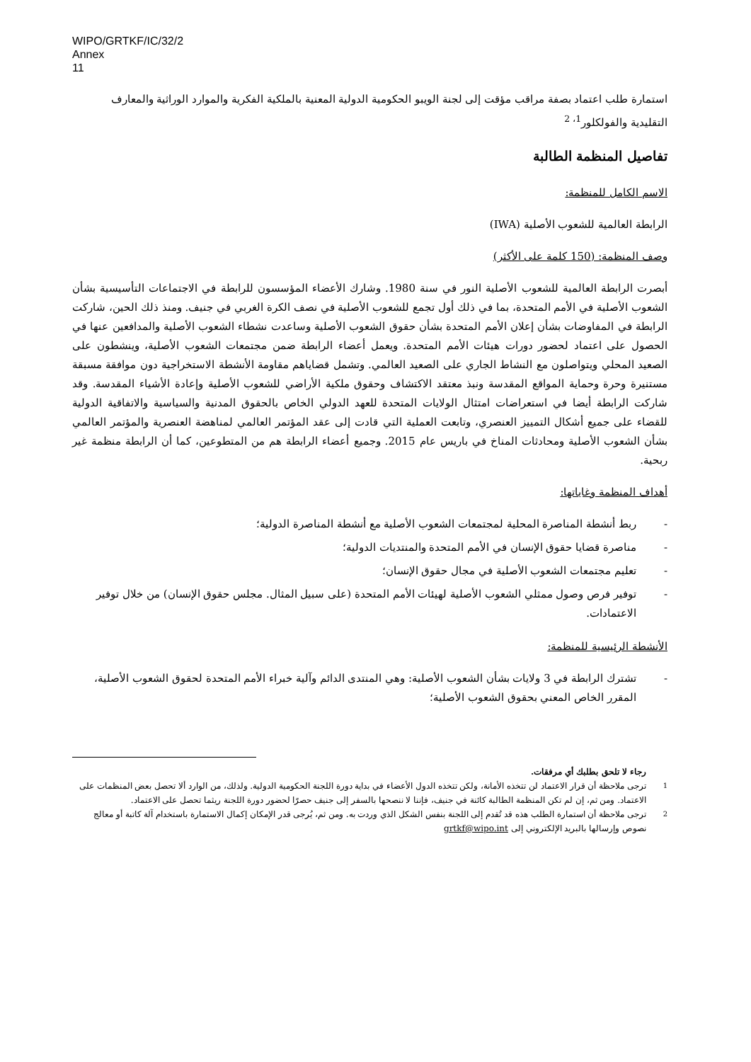WIPO/GRTKF/IC/32/2
Annex
11
استمارة طلب اعتماد بصفة مراقب مؤقت إلى لجنة الويبو الحكومية الدولية المعنية بالملكية الفكرية والموارد الوراثية والمعارف التقليدية والفولكلور<sup>1، 2</sup>
تفاصيل المنظمة الطالبة
الاسم الكامل للمنظمة:
الرابطة العالمية للشعوب الأصلية (IWA)
وصف المنظمة: (150 كلمة على الأكثر)
أبصرت الرابطة العالمية للشعوب الأصلية النور في سنة 1980. وشارك الأعضاء المؤسسون للرابطة في الاجتماعات التأسيسية بشأن الشعوب الأصلية في الأمم المتحدة، بما في ذلك أول تجمع للشعوب الأصلية في نصف الكرة الغربي في جنيف. ومنذ ذلك الحين، شاركت الرابطة في المفاوضات بشأن إعلان الأمم المتحدة بشأن حقوق الشعوب الأصلية وساعدت نشطاء الشعوب الأصلية والمدافعين عنها في الحصول على اعتماد لحضور دورات هيئات الأمم المتحدة. ويعمل أعضاء الرابطة ضمن مجتمعات الشعوب الأصلية، وينشطون على الصعيد المحلي ويتواصلون مع النشاط الجاري على الصعيد العالمي. وتشمل قضاياهم مقاومة الأنشطة الاستخراجية دون موافقة مسبقة مستنيرة وحرة وحماية المواقع المقدسة ونبذ معتقد الاكتشاف وحقوق ملكية الأراضي للشعوب الأصلية وإعادة الأشياء المقدسة. وقد شاركت الرابطة أيضا في استعراضات امتثال الولايات المتحدة للعهد الدولي الخاص بالحقوق المدنية والسياسية والاتفاقية الدولية للقضاء على جميع أشكال التمييز العنصري، وتابعت العملية التي قادت إلى عقد المؤتمر العالمي لمناهضة العنصرية والمؤتمر العالمي بشأن الشعوب الأصلية ومحادثات المناخ في باريس عام 2015. وجميع أعضاء الرابطة هم من المتطوعين، كما أن الرابطة منظمة غير ربحية.
أهداف المنظمة وغاياتها:
- ربط أنشطة المناصرة المحلية لمجتمعات الشعوب الأصلية مع أنشطة المناصرة الدولية؛
- مناصرة قضايا حقوق الإنسان في الأمم المتحدة والمنتديات الدولية؛
- تعليم مجتمعات الشعوب الأصلية في مجال حقوق الإنسان؛
- توفير فرص وصول ممثلي الشعوب الأصلية لهيئات الأمم المتحدة (على سبيل المثال. مجلس حقوق الإنسان) من خلال توفير الاعتمادات.
الأنشطة الرئيسية للمنظمة:
- تشترك الرابطة في 3 ولايات بشأن الشعوب الأصلية: وهي المنتدى الدائم وآلية خبراء الأمم المتحدة لحقوق الشعوب الأصلية، المقرر الخاص المعني بحقوق الشعوب الأصلية؛
رجاء لا تلحق بطلبك أي مرفقات.
<sup>1</sup> ترجى ملاحظة أن قرار الاعتماد لن تتخذه الأمانة، ولكن تتخذه الدول الأعضاء في بداية دورة اللجنة الحكومية الدولية. ولذلك، من الوارد ألا تحصل بعض المنظمات على الاعتماد. ومن ثم، إن لم تكن المنظمة الطالبة كائنة في جنيف، فإننا لا ننصحها بالسفر إلى جنيف حصرًا لحضور دورة اللجنة ريثما تحصل على الاعتماد.
<sup>2</sup> ترجى ملاحظة أن استمارة الطلب هذه قد تُقدم إلى اللجنة بنفس الشكل الذي وردت به. ومن ثم، يُرجى قدر الإمكان إكمال الاستمارة باستخدام آلة كاتبة أو معالج نصوص وإرسالها بالبريد الإلكتروني إلى grtkf@wipo.int